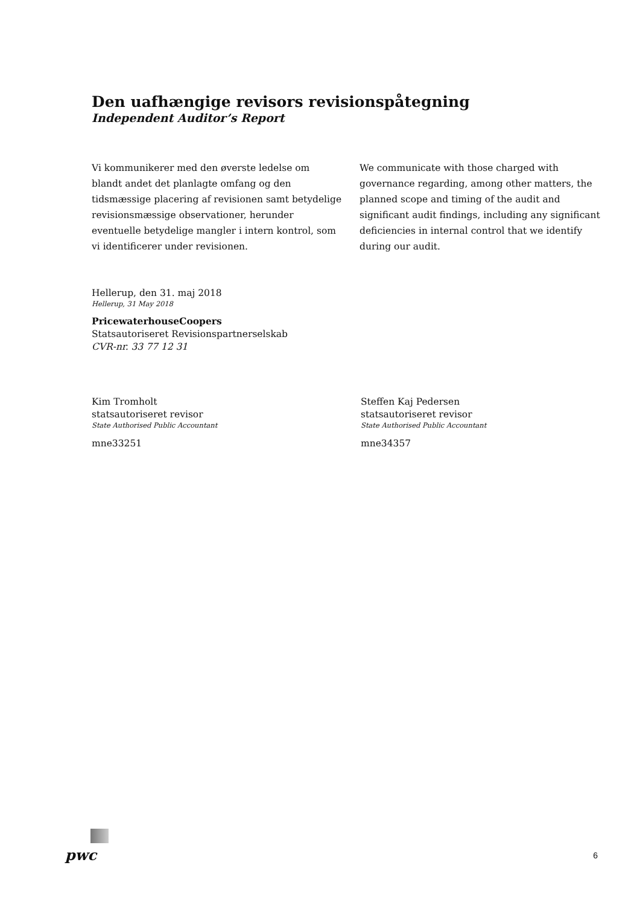Den uafhængige revisors revisionspåtegning
Independent Auditor’s Report
Vi kommunikerer med den øverste ledelse om blandt andet det planlagte omfang og den tidsmæssige placering af revisionen samt betydelige revisionsmæssige observationer, herunder eventuelle betydelige mangler i intern kontrol, som vi identificerer under revisionen.
We communicate with those charged with governance regarding, among other matters, the planned scope and timing of the audit and significant audit findings, including any significant deficiencies in internal control that we identify during our audit.
Hellerup, den 31. maj 2018
Hellerup, 31 May 2018
PricewaterhouseCoopers
Statsautoriseret Revisionspartnerselskab
CVR-nr. 33 77 12 31
Kim Tromholt
statsautoriseret revisor
State Authorised Public Accountant
mne33251
Steffen Kaj Pedersen
statsautoriseret revisor
State Authorised Public Accountant
mne34357
pwc 6